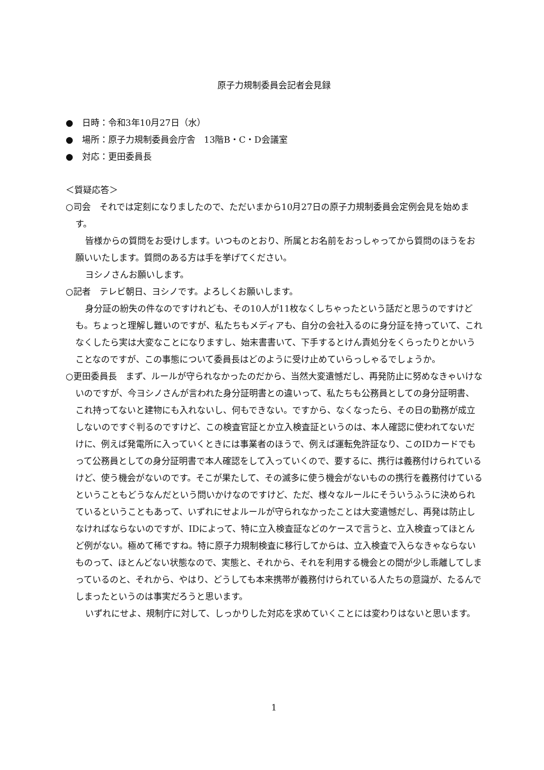原子力規制委員会記者会見録
●　日時：令和3年10月27日（水）
●　場所：原子力規制委員会庁舎　13階B・C・D会議室
●　対応：更田委員長
＜質疑応答＞
○司会　それでは定刻になりましたので、ただいまから10月27日の原子力規制委員会定例会見を始めます。
皆様からの質問をお受けします。いつものとおり、所属とお名前をおっしゃってから質問のほうをお願いいたします。質問のある方は手を挙げてください。
ヨシノさんお願いします。
○記者　テレビ朝日、ヨシノです。よろしくお願いします。
身分証の紛失の件なのですけれども、その10人が11枚なくしちゃったという話だと思うのですけども。ちょっと理解し難いのですが、私たちもメディアも、自分の会社入るのに身分証を持っていて、これなくしたら実は大変なことになりますし、始末書書いて、下手するとけん責処分をくらったりとかいうことなのですが、この事態について委員長はどのように受け止めていらっしゃるでしょうか。
○更田委員長　まず、ルールが守られなかったのだから、当然大変遺憾だし、再発防止に努めなきゃいけないのですが、今ヨシノさんが言われた身分証明書との違いって、私たちも公務員としての身分証明書、これ持ってないと建物にも入れないし、何もできない。ですから、なくなったら、その日の勤務が成立しないのですぐ判るのですけど、この検査官証とか立入検査証というのは、本人確認に使われてないだけに、例えば発電所に入っていくときには事業者のほうで、例えば運転免許証なり、このIDカードでもって公務員としての身分証明書で本人確認をして入っていくので、要するに、携行は義務付けられているけど、使う機会がないのです。そこが果たして、その滅多に使う機会がないものの携行を義務付けているということもどうなんだという問いかけなのですけど、ただ、様々なルールにそういうふうに決められているということもあって、いずれにせよルールが守られなかったことは大変遺憾だし、再発は防止しなければならないのですが、IDによって、特に立入検査証などのケースで言うと、立入検査ってほとんど例がない。極めて稀ですね。特に原子力規制検査に移行してからは、立入検査で入らなきゃならないものって、ほとんどない状態なので、実態と、それから、それを利用する機会との間が少し乖離してしまっているのと、それから、やはり、どうしても本来携帯が義務付けられている人たちの意識が、たるんでしまったというのは事実だろうと思います。
いずれにせよ、規制庁に対して、しっかりした対応を求めていくことには変わりはないと思います。
1